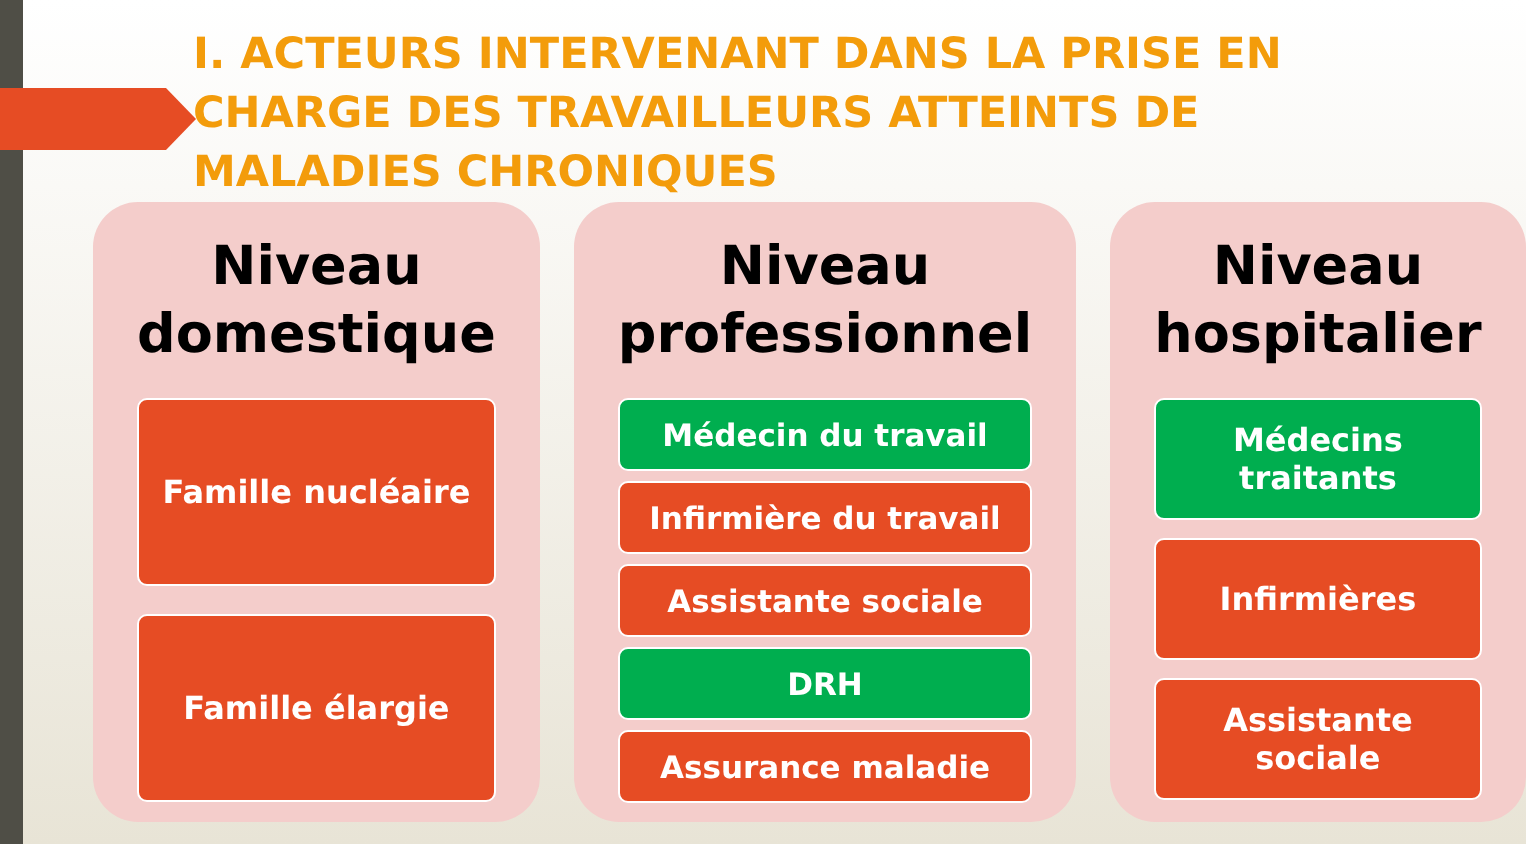I. ACTEURS INTERVENANT DANS LA PRISE EN CHARGE DES TRAVAILLEURS ATTEINTS DE MALADIES CHRONIQUES
Niveau domestique
Famille nucléaire
Famille élargie
Niveau professionnel
Médecin du travail
Infirmière du travail
Assistante sociale
DRH
Assurance maladie
Niveau hospitalier
Médecins traitants
Infirmières
Assistante sociale